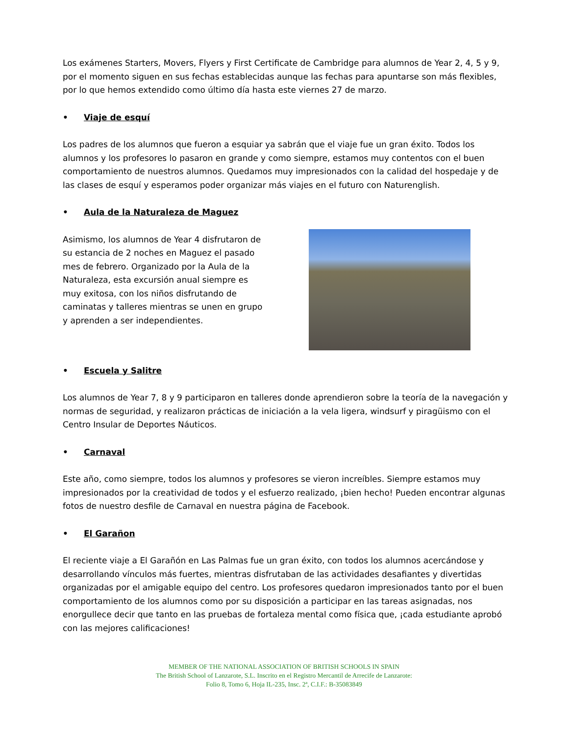Los exámenes Starters, Movers, Flyers y First Certificate de Cambridge para alumnos de Year 2, 4, 5 y 9, por el momento siguen en sus fechas establecidas aunque las fechas para apuntarse son más flexibles, por lo que hemos extendido como último día hasta este viernes 27 de marzo.
• Viaje de esquí
Los padres de los alumnos que fueron a esquiar ya sabrán que el viaje fue un gran éxito. Todos los alumnos y los profesores lo pasaron en grande y como siempre, estamos muy contentos con el buen comportamiento de nuestros alumnos. Quedamos muy impresionados con la calidad del hospedaje y de las clases de esquí y esperamos poder organizar más viajes en el futuro con Naturenglish.
• Aula de la Naturaleza de Maguez
Asimismo, los alumnos de Year 4 disfrutaron de su estancia de 2 noches en Maguez el pasado mes de febrero. Organizado por la Aula de la Naturaleza, esta excursión anual siempre es muy exitosa, con los niños disfrutando de caminatas y talleres mientras se unen en grupo y aprenden a ser independientes.
• Escuela y Salitre
Los alumnos de Year 7, 8 y 9 participaron en talleres donde aprendieron sobre la teoría de la navegación y normas de seguridad, y realizaron prácticas de iniciación a la vela ligera, windsurf y piragüismo con el Centro Insular de Deportes Náuticos.
• Carnaval
Este año, como siempre, todos los alumnos y profesores se vieron increíbles. Siempre estamos muy impresionados por la creatividad de todos y el esfuerzo realizado, ¡bien hecho! Pueden encontrar algunas fotos de nuestro desfile de Carnaval en nuestra página de Facebook.
• El Garañon
El reciente viaje a El Garañón en Las Palmas fue un gran éxito, con todos los alumnos acercándose y desarrollando vínculos más fuertes, mientras disfrutaban de las actividades desafiantes y divertidas organizadas por el amigable equipo del centro. Los profesores quedaron impresionados tanto por el buen comportamiento de los alumnos como por su disposición a participar en las tareas asignadas, nos enorgullece decir que tanto en las pruebas de fortaleza mental como física que, ¡cada estudiante aprobó con las mejores calificaciones!
MEMBER OF THE NATIONAL ASSOCIATION OF BRITISH SCHOOLS IN SPAIN
The British School of Lanzarote, S.L. Inscrito en el Registro Mercantil de Arrecife de Lanzarote:
Folio 8, Tomo 6, Hoja IL-235, Insc. 2ª, C.I.F.: B-35083849